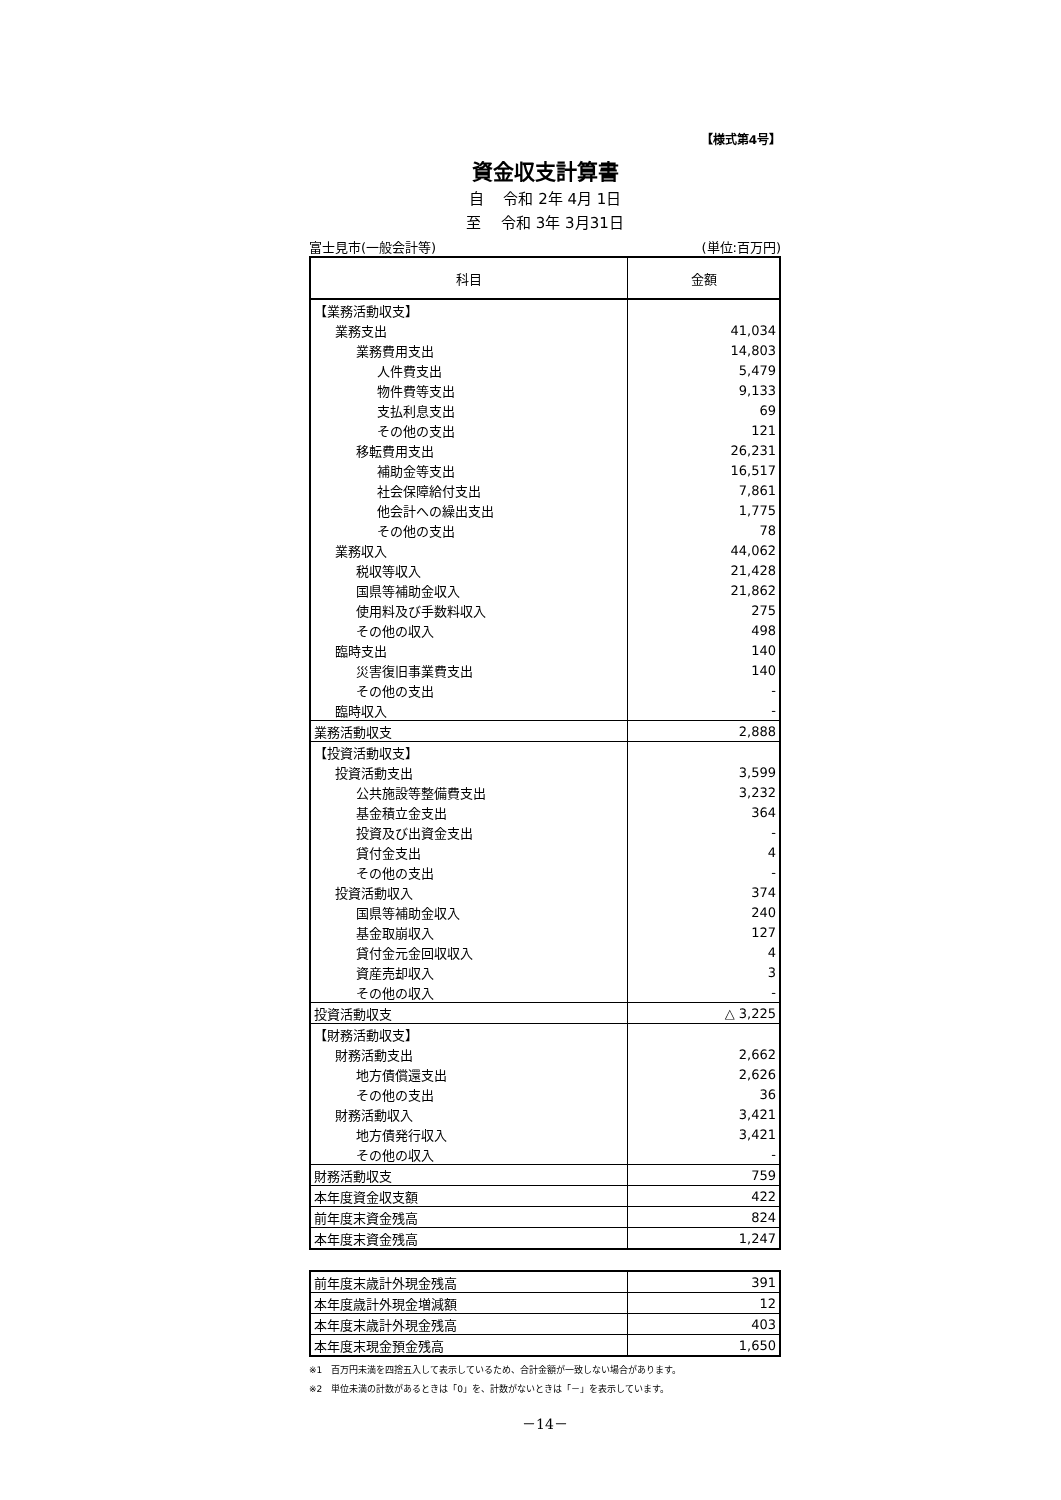【様式第4号】
資金収支計算書
自　 令和 2年 4月 1日
至　 令和 3年 3月31日
富士見市(一般会計等) (単位:百万円)
| 科目 | 金額 |
| --- | --- |
| 【業務活動収支】 | |
| 業務支出 | 41,034 |
| 業務費用支出 | 14,803 |
| 人件費支出 | 5,479 |
| 物件費等支出 | 9,133 |
| 支払利息支出 | 69 |
| その他の支出 | 121 |
| 移転費用支出 | 26,231 |
| 補助金等支出 | 16,517 |
| 社会保障給付支出 | 7,861 |
| 他会計への繰出支出 | 1,775 |
| その他の支出 | 78 |
| 業務収入 | 44,062 |
| 税収等収入 | 21,428 |
| 国県等補助金収入 | 21,862 |
| 使用料及び手数料収入 | 275 |
| その他の収入 | 498 |
| 臨時支出 | 140 |
| 災害復旧事業費支出 | 140 |
| その他の支出 | - |
| 臨時収入 | - |
| 業務活動収支 | 2,888 |
| 【投資活動収支】 | |
| 投資活動支出 | 3,599 |
| 公共施設等整備費支出 | 3,232 |
| 基金積立金支出 | 364 |
| 投資及び出資金支出 | - |
| 貸付金支出 | 4 |
| その他の支出 | - |
| 投資活動収入 | 374 |
| 国県等補助金収入 | 240 |
| 基金取崩収入 | 127 |
| 貸付金元金回収収入 | 4 |
| 資産売却収入 | 3 |
| その他の収入 | - |
| 投資活動収支 | △ 3,225 |
| 【財務活動収支】 | |
| 財務活動支出 | 2,662 |
| 地方債償還支出 | 2,626 |
| その他の支出 | 36 |
| 財務活動収入 | 3,421 |
| 地方債発行収入 | 3,421 |
| その他の収入 | - |
| 財務活動収支 | 759 |
| 本年度資金収支額 | 422 |
| 前年度末資金残高 | 824 |
| 本年度末資金残高 | 1,247 |
| 前年度末歳計外現金残高 | 391 |
| 本年度歳計外現金増減額 | 12 |
| 本年度末歳計外現金残高 | 403 |
| 本年度末現金預金残高 | 1,650 |
※1　百万円未満を四捨五入して表示しているため、合計金額が一致しない場合があります。
※2　単位未満の計数があるときは「0」を、計数がないときは「－」を表示しています。
－14－